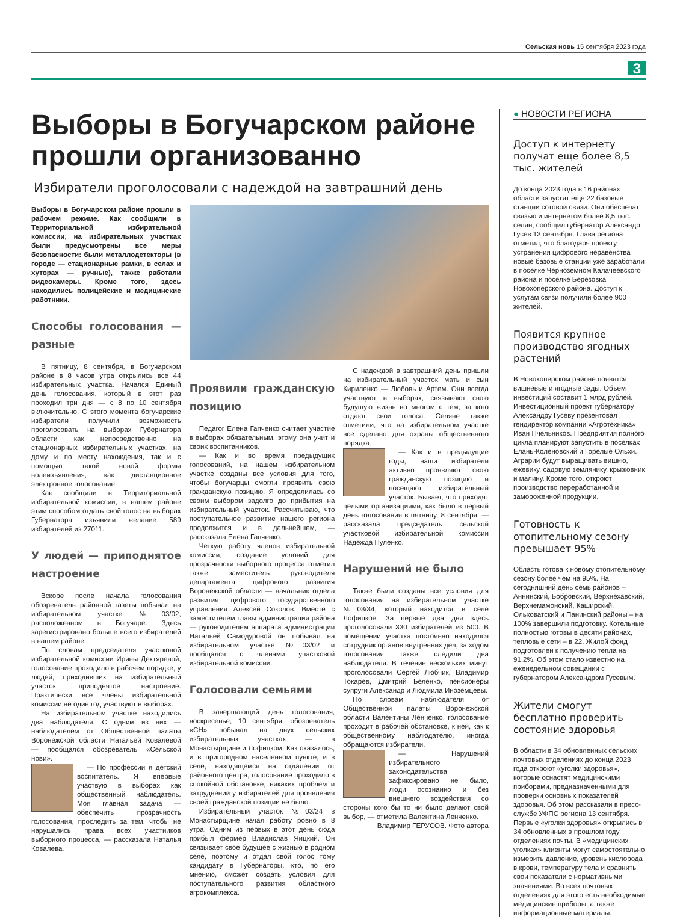Сельская новь 15 сентября 2023 года
3
Выборы в Богучарском районе прошли организованно
Избиратели проголосовали с надеждой на завтрашний день
Выборы в Богучарском районе прошли в рабочем режиме. Как сообщили в Территориальной избирательной комиссии, на избирательных участках были предусмотрены все меры безопасности: были металлодетекторы (в городе — стационарные рамки, в селах и хуторах — ручные), также работали видеокамеры. Кроме того, здесь находились полицейские и медицинские работники.
Способы голосования — разные
В пятницу, 8 сентября, в Богучарском районе в 8 часов утра открылись все 44 избирательных участка. Начался Единый день голосования, который в этот раз проходил три дня — с 8 по 10 сентября включительно. С этого момента богучарские избиратели получили возможность проголосовать на выборах Губернатора области как непосредственно на стационарных избирательных участках, на дому и по месту нахождения, так и с помощью такой новой формы волеизъявления, как дистанционное электронное голосование.
Как сообщили в Территориальной избирательной комиссии, в нашем районе этим способом отдать свой голос на выборах Губернатора изъявили желание 589 избирателей из 27011.
У людей — приподнятое настроение
Вскоре после начала голосования обозреватель районной газеты побывал на избирательном участке №03/02, расположенном в Богучаре. Здесь зарегистрировано больше всего избирателей в нашем районе.
По словам председателя участковой избирательной комиссии Ирины Дехтяревой, голосование проходило в рабочем порядке, у людей, приходивших на избирательный участок, приподнятое настроение. Практически все члены избирательной комиссии не один год участвуют в выборах.
На избирательном участке находились два наблюдателя. С одним из них — наблюдателем от Общественной палаты Воронежской области Натальей Ковалевой — пообщался обозреватель «Сельской нови».
— По профессии я детский воспитатель. Я впервые участвую в выборах как общественный наблюдатель. Моя главная задача — обеспечить прозрачность голосования, проследить за тем, чтобы не нарушались права всех участников выборного процесса, — рассказала Наталья Ковалева.
Проявили гражданскую позицию
Педагог Елена Гапченко считает участие в выборах обязательным, этому она учит и своих воспитанников.
— Как и во время предыдущих голосований, на нашем избирательном участке созданы все условия для того, чтобы богучарцы смогли проявить свою гражданскую позицию. Я определилась со своим выбором задолго до прибытия на избирательный участок. Рассчитываю, что поступательное развитие нашего региона продолжится и в дальнейшем, — рассказала Елена Гапченко.
Четкую работу членов избирательной комиссии, создание условий для прозрачности выборного процесса отметил также заместитель руководителя департамента цифрового развития Воронежской области — начальник отдела развития цифрового государственного управления Алексей Соколов. Вместе с заместителем главы администрации района — руководителем аппарата администрации Натальей Самодуровой он побывал на избирательном участке №03/02 и пообщался с членами участковой избирательной комиссии.
Голосовали семьями
В завершающий день голосования, воскресенье, 10 сентября, обозреватель «СН» побывал на двух сельских избирательных участках — в Монастырщине и Лофицком. Как оказалось, и в пригородном населенном пункте, и в селе, находящемся на отдалении от районного центра, голосование проходило в спокойной обстановке, никаких проблем и затруднений у избирателей для проявления своей гражданской позиции не было.
Избирательный участок №03/24 в Монастырщине начал работу ровно в 8 утра. Одним из первых в этот день сюда прибыл фермер Владислав Яицкий. Он связывает свое будущее с жизнью в родном селе, поэтому и отдал свой голос тому кандидату в Губернаторы, кто, по его мнению, сможет создать условия для поступательного развития областного агрокомплекса.
С надеждой в завтрашний день пришли на избирательный участок мать и сын Кириленко — Любовь и Артем. Они всегда участвуют в выборах, связывают свою будущую жизнь во многом с тем, за кого отдают свои голоса. Селяне также отметили, что на избирательном участке все сделано для охраны общественного порядка.
— Как и в предыдущие годы, наши избиратели активно проявляют свою гражданскую позицию и посещают избирательный участок. Бывает, что приходят целыми организациями, как было в первый день голосования в пятницу, 8 сентября, — рассказала председатель сельской участковой избирательной комиссии Надежда Пуленко.
Нарушений не было
Также были созданы все условия для голосования на избирательном участке №03/34, который находится в селе Лофицкое. За первые два дня здесь проголосовали 330 избирателей из 500. В помещении участка постоянно находился сотрудник органов внутренних дел, за ходом голосования также следили два наблюдателя. В течение нескольких минут проголосовали Сергей Любчик, Владимир Токарев, Дмитрий Беленко, пенсионеры супруги Александр и Людмила Иноземцевы.
По словам наблюдателя от Общественной палаты Воронежской области Валентины Ленченко, голосование проходит в рабочей обстановке, к ней, как к общественному наблюдателю, иногда обращаются избиратели.
— Нарушений избирательного законодательства зафиксировано не было, люди осознанно и без внешнего воздействия со стороны кого бы то ни было делают свой выбор, — отметила Валентина Ленченко.
Владимир ГЕРУСОВ. Фото автора
● НОВОСТИ РЕГИОНА
Доступ к интернету получат еще более 8,5 тыс. жителей
До конца 2023 года в 16 районах области запустят еще 22 базовые станции сотовой связи. Они обеспечат связью и интернетом более 8,5 тыс. селян, сообщил губернатор Александр Гусев 13 сентября. Глава региона отметил, что благодаря проекту устранения цифрового неравенства новые базовые станции уже заработали в поселке Черноземном Калачеевского района и поселке Березовка Новохоперского района. Доступ к услугам связи получили более 900 жителей.
Появится крупное производство ягодных растений
В Новохоперском районе появятся вишневые и ягодные сады. Объем инвестиций составит 1 млрд рублей. Инвестиционный проект губернатору Александру Гусеву презентовал гендиректор компании «Агротехника» Иван Пчельников. Предприятия полного цикла планируют запустить в поселках Елань-Коленовский и Горелые Ольхи. Аграрии будут выращивать вишню, ежевику, садовую землянику, крыжовник и малину. Кроме того, откроют производство переработанной и замороженной продукции.
Готовность к отопительному сезону превышает 95%
Область готова к новому отопительному сезону более чем на 95%. На сегодняшний день семь районов – Аннинский, Бобровский, Верхнехавский, Верхнемамонский, Каширский, Ольховатский и Панинский районы – на 100% завершили подготовку. Котельные полностью готовы в десяти районах, тепловые сети – в 22. Жилой фонд подготовлен к получению тепла на 91,2%. Об этом стало известно на еженедельном совещании с губернатором Александром Гусевым.
Жители смогут бесплатно проверить состояние здоровья
В области в 34 обновленных сельских почтовых отделениях до конца 2023 года откроют «уголки здоровья», которые оснастят медицинскими приборами, предназначенными для проверки основных показателей здоровья. Об этом рассказали в пресс-службе УФПС региона 13 сентября. Первые «уголки здоровья» открылись в 34 обновленных в прошлом году отделениях почты. В «медицинских уголках» клиенты могут самостоятельно измерить давление, уровень кислорода в крови, температуру тела и сравнить свои показатели с нормативными значениями. Во всех почтовых отделениях для этого есть необходимые медицинские приборы, а также информационные материалы.